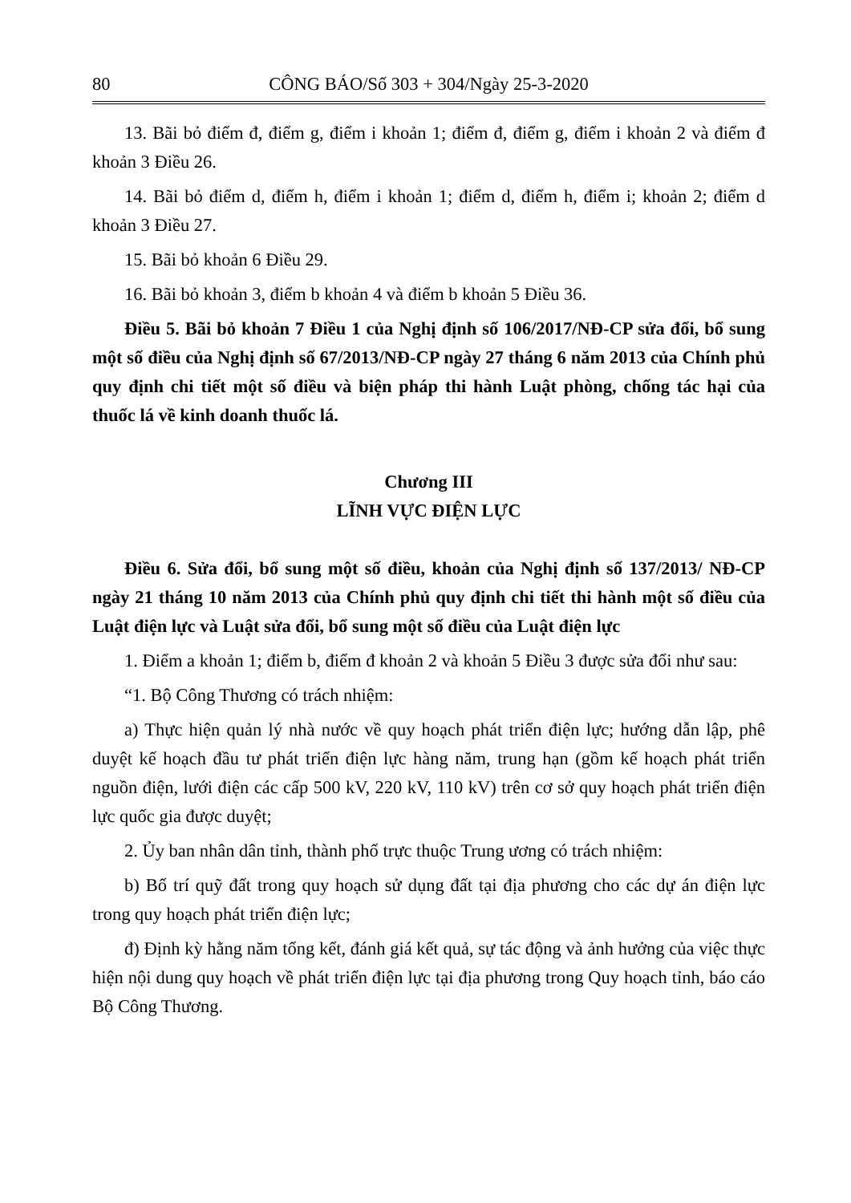80 CÔNG BÁO/Số 303 + 304/Ngày 25-3-2020
13. Bãi bỏ điểm đ, điểm g, điểm i khoản 1; điểm đ, điểm g, điểm i khoản 2 và điểm đ khoản 3 Điều 26.
14. Bãi bỏ điểm d, điểm h, điểm i khoản 1; điểm d, điểm h, điểm i; khoản 2; điểm d khoản 3 Điều 27.
15. Bãi bỏ khoản 6 Điều 29.
16. Bãi bỏ khoản 3, điểm b khoản 4 và điểm b khoản 5 Điều 36.
Điều 5. Bãi bỏ khoản 7 Điều 1 của Nghị định số 106/2017/NĐ-CP sửa đổi, bổ sung một số điều của Nghị định số 67/2013/NĐ-CP ngày 27 tháng 6 năm 2013 của Chính phủ quy định chi tiết một số điều và biện pháp thi hành Luật phòng, chống tác hại của thuốc lá về kinh doanh thuốc lá.
Chương III
LĨNH VỰC ĐIỆN LỰC
Điều 6. Sửa đổi, bổ sung một số điều, khoản của Nghị định số 137/2013/ NĐ-CP ngày 21 tháng 10 năm 2013 của Chính phủ quy định chi tiết thi hành một số điều của Luật điện lực và Luật sửa đổi, bổ sung một số điều của Luật điện lực
1. Điểm a khoản 1; điểm b, điểm đ khoản 2 và khoản 5 Điều 3 được sửa đổi như sau:
“1. Bộ Công Thương có trách nhiệm:
a) Thực hiện quản lý nhà nước về quy hoạch phát triển điện lực; hướng dẫn lập, phê duyệt kế hoạch đầu tư phát triển điện lực hàng năm, trung hạn (gồm kế hoạch phát triển nguồn điện, lưới điện các cấp 500 kV, 220 kV, 110 kV) trên cơ sở quy hoạch phát triển điện lực quốc gia được duyệt;
2. Ủy ban nhân dân tỉnh, thành phố trực thuộc Trung ương có trách nhiệm:
b) Bố trí quỹ đất trong quy hoạch sử dụng đất tại địa phương cho các dự án điện lực trong quy hoạch phát triển điện lực;
đ) Định kỳ hằng năm tổng kết, đánh giá kết quả, sự tác động và ảnh hưởng của việc thực hiện nội dung quy hoạch về phát triển điện lực tại địa phương trong Quy hoạch tỉnh, báo cáo Bộ Công Thương.